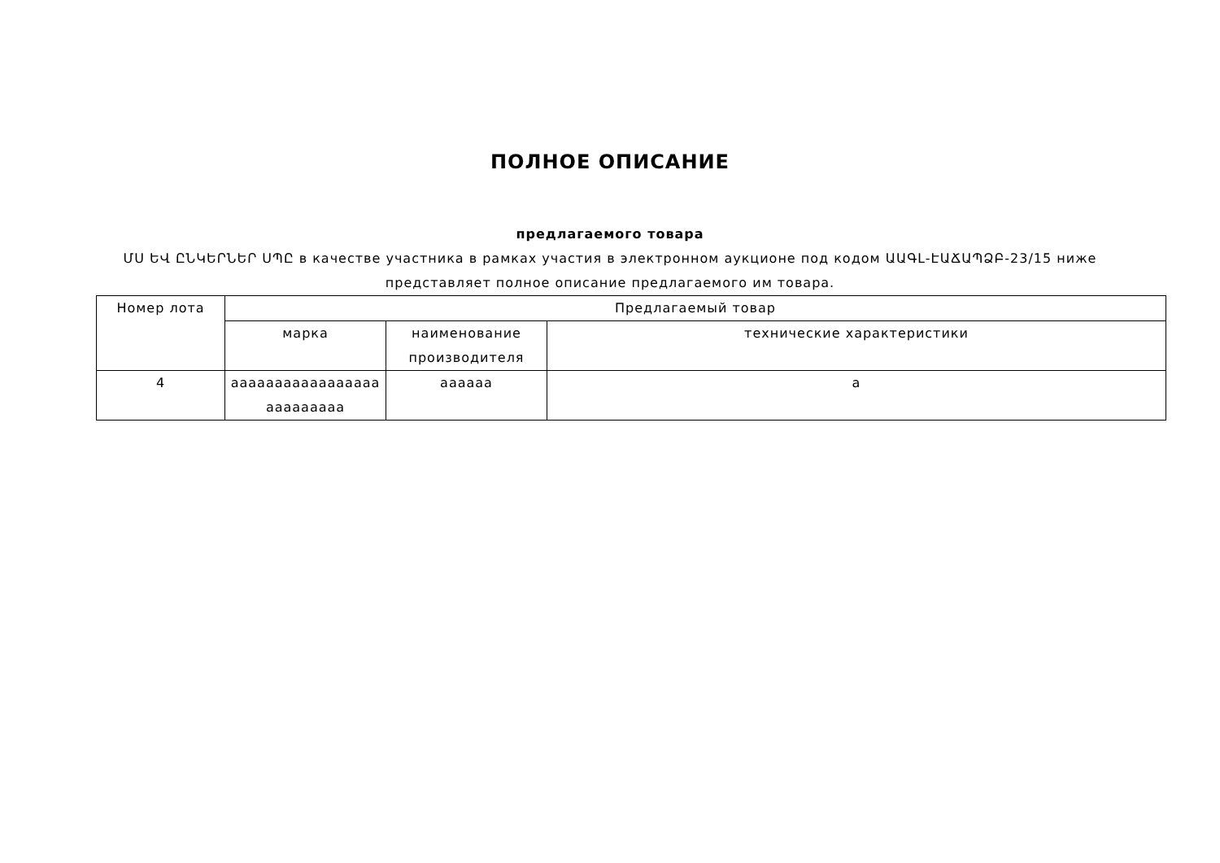ПОЛНОЕ ОПИСАНИЕ
предлагаемого товара
ՄՍ ԵՎ ԸՆԿԵՐՆԵՐ ՍՊԸ в качестве участника в рамках участия в электронном аукционе под кодом ԱԱԳԼ-ԷԱՃԱՊՁԲ-23/15 ниже представляет полное описание предлагаемого им товара.
| Номер лота | Предлагаемый товар | | |
| --- | --- | --- | --- |
| | марка | наименование производителя | технические характеристики |
| 4 | ааааааааааааааааа ааааааааа | аааааа | а |